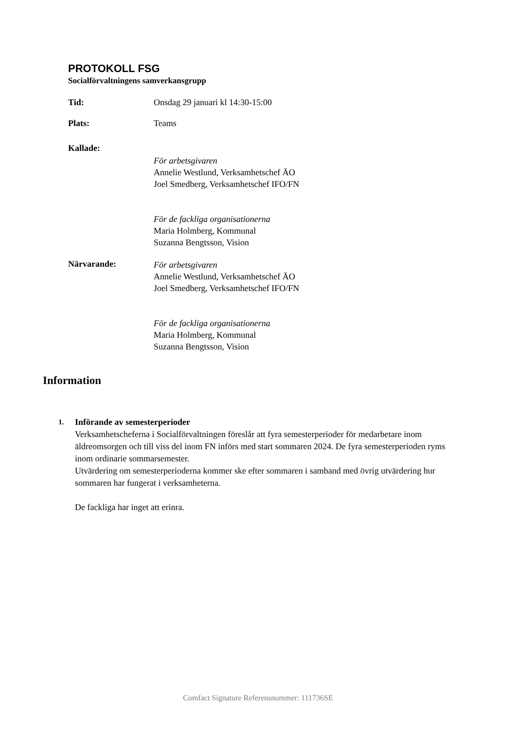PROTOKOLL FSG
Socialförvaltningens samverkansgrupp
Tid: Onsdag 29 januari kl 14:30-15:00
Plats: Teams
Kallade:
För arbetsgivaren
Annelie Westlund, Verksamhetschef ÄO
Joel Smedberg, Verksamhetschef IFO/FN
För de fackliga organisationerna
Maria Holmberg, Kommunal
Suzanna Bengtsson, Vision
Närvarande:
För arbetsgivaren
Annelie Westlund, Verksamhetschef ÄO
Joel Smedberg, Verksamhetschef IFO/FN
För de fackliga organisationerna
Maria Holmberg, Kommunal
Suzanna Bengtsson, Vision
Information
1.
Införande av semesterperioder
Verksamhetscheferna i Socialförvaltningen föreslår att fyra semesterperioder för medarbetare inom äldreomsorgen och till viss del inom FN införs med start sommaren 2024. De fyra semesterperioden ryms inom ordinarie sommarsemester.
Utvärdering om semesterperioderna kommer ske efter sommaren i samband med övrig utvärdering hur sommaren har fungerat i verksamheterna.
De fackliga har inget att erinra.
Comfact Signature Referensnummer: 111736SE